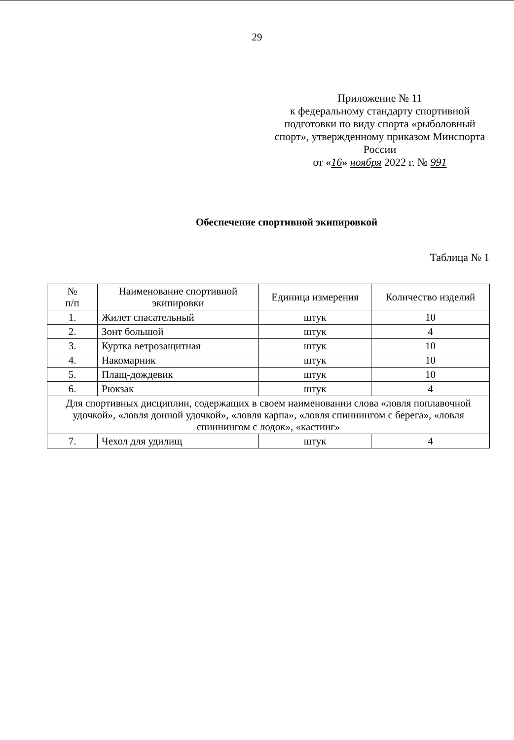29
Приложение № 11
к федеральному стандарту спортивной подготовки по виду спорта «рыболовный спорт», утвержденному приказом Минспорта России
от «16» ноября 2022 г. № 991
Обеспечение спортивной экипировкой
Таблица № 1
| № п/п | Наименование спортивной экипировки | Единица измерения | Количество изделий |
| --- | --- | --- | --- |
| 1. | Жилет спасательный | штук | 10 |
| 2. | Зонт большой | штук | 4 |
| 3. | Куртка ветрозащитная | штук | 10 |
| 4. | Накомарник | штук | 10 |
| 5. | Плащ-дождевик | штук | 10 |
| 6. | Рюкзак | штук | 4 |
| Для спортивных дисциплин, содержащих в своем наименовании слова «ловля поплавочной удочкой», «ловля донной удочкой», «ловля карпа», «ловля спиннингом с берега», «ловля спиннингом с лодок», «кастинг» | | | |
| 7. | Чехол для удилищ | штук | 4 |